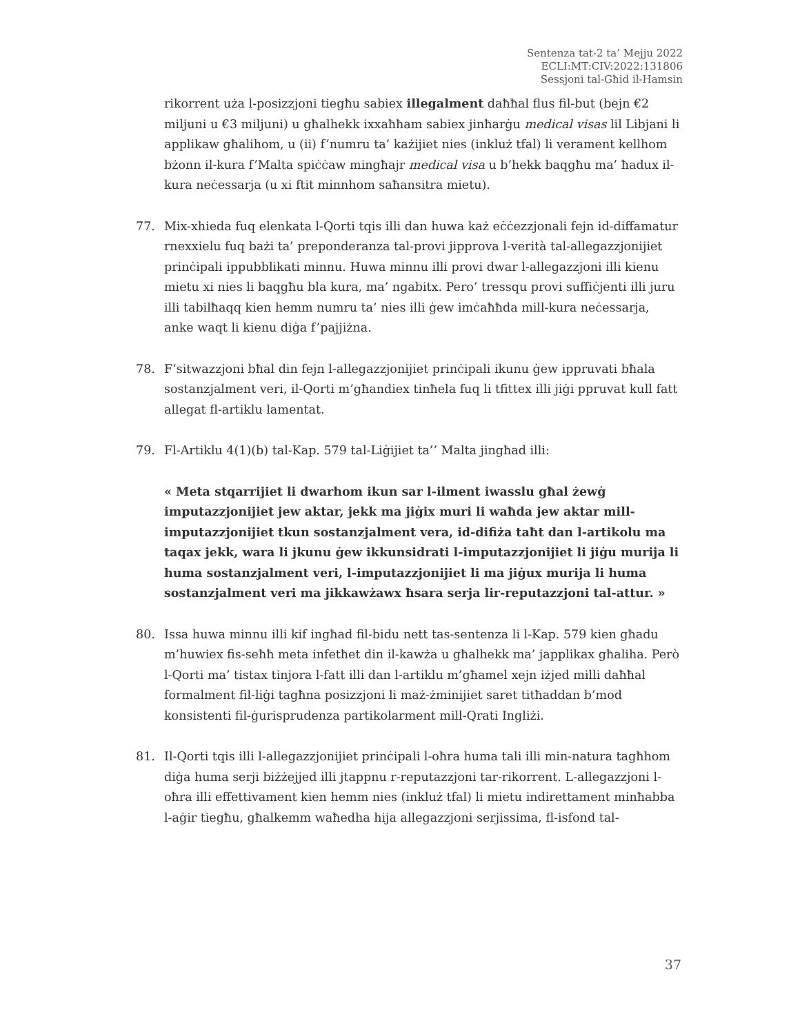Sentenza tat-2 ta’ Mejju 2022
ECLI:MT:CIV:2022:131806
Sessjoni tal-Għid il-Hamsin
rikorrent uża l-posizzjoni tiegħu sabiex illegalment daħħal flus fil-but (bejn €2 miljuni u €3 miljuni) u għalhekk ixxaħħam sabiex jinħarġu medical visas lil Libjani li applikaw għalihom, u (ii) f’numru ta’ każijiet nies (inkluż tfal) li verament kellhom bżonn il-kura f’Malta spiċċaw mingħajr medical visa u b’hekk baqgħu ma’ ħadux il-kura neċessarja (u xi ftit minnhom saħansitra mietu).
77. Mix-xhieda fuq elenkata l-Qorti tqis illi dan huwa każ eċċezzjonali fejn id-diffamatur rnexxielu fuq bażi ta’ preponderanza tal-provi jipprova l-verità tal-allegazzjonijiet prinċipali ippubblikati minnu. Huwa minnu illi provi dwar l-allegazzjoni illi kienu mietu xi nies li baqgħu bla kura, ma’ ngabitx. Pero’ tressqu provi suffiċjenti illi juru illi tabilħaqq kien hemm numru ta’ nies illi ġew imċaħħda mill-kura neċessarja, anke waqt li kienu diġa f’pajjiżna.
78. F’sitwazzjoni bħal din fejn l-allegazzjonijiet prinċipali ikunu ġew ippruvati bħala sostanzjalment veri, il-Qorti m’għandiex tinħela fuq li tfittex illi jiġi ppruvat kull fatt allegat fl-artiklu lamentat.
79. Fl-Artiklu 4(1)(b) tal-Kap. 579 tal-Liġijiet ta’’ Malta jingħad illi:
« Meta stqarrijiet li dwarhom ikun sar l-ilment iwasslu għal żewġ imputazzjonijiet jew aktar, jekk ma jiġix muri li waħda jew aktar mill-imputazzjonijiet tkun sostanzjalment vera, id-difiża taħt dan l-artikolu ma taqax jekk, wara li jkunu ġew ikkunsidrati l-imputazzjonijiet li jiġu murija li huma sostanzjalment veri, l-imputazzjonijiet li ma jiġux murija li huma sostanzjalment veri ma jikkawżawx ħsara serja lir-reputazzjoni tal-attur. »
80. Issa huwa minnu illi kif ingħad fil-bidu nett tas-sentenza li l-Kap. 579 kien għadu m’huwiex fis-seħħ meta infetħet din il-kawża u għalhekk ma’ japplikax għaliha. Però l-Qorti ma’ tistax tinjora l-fatt illi dan l-artiklu m’għamel xejn iżjed milli daħħal formalment fil-liġi tagħna posizzjoni li maż-żminijiet saret titħaddan b’mod konsistenti fil-ġurisprudenza partikolarment mill-Qrati Ingliżi.
81. Il-Qorti tqis illi l-allegazzjonijiet prinċipali l-oħra huma tali illi min-natura tagħhom diġa huma serji biżżejjed illi jtappnu r-reputazzjoni tar-rikorrent. L-allegazzjoni l-oħra illi effettivament kien hemm nies (inkluż tfal) li mietu indirettament minħabba l-aġir tiegħu, għalkemm waħedha hija allegazzjoni serjissima, fl-isfond tal-
37